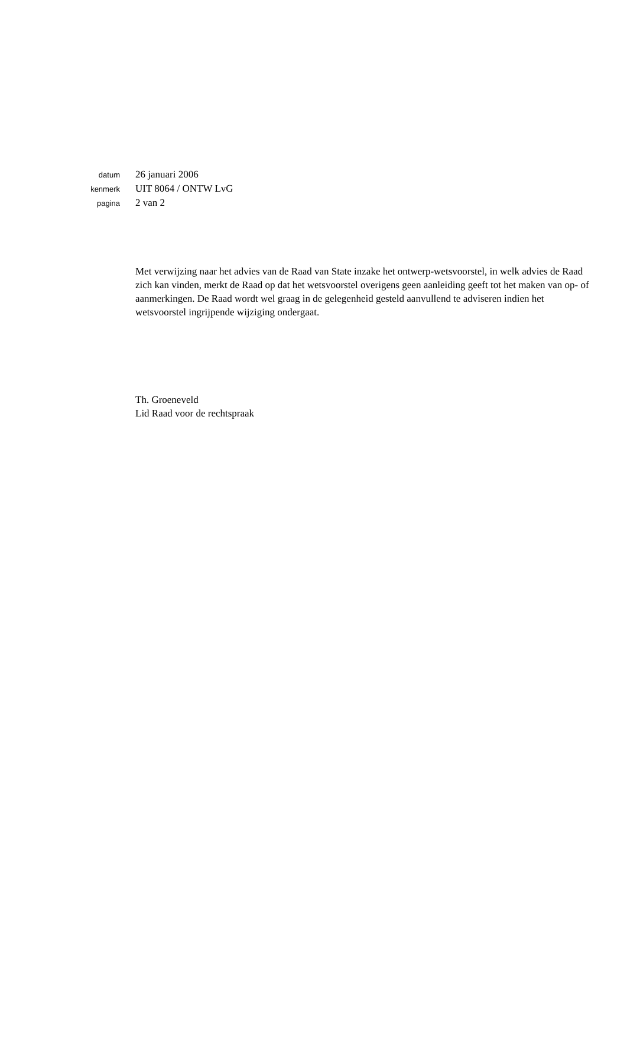datum 26 januari 2006
kenmerk UIT 8064 / ONTW LvG
pagina 2 van 2
Met verwijzing naar het advies van de Raad van State inzake het ontwerp-wetsvoorstel, in welk advies de Raad zich kan vinden, merkt de Raad op dat het wetsvoorstel overigens geen aanleiding geeft tot het maken van op- of aanmerkingen. De Raad wordt wel graag in de gelegenheid gesteld aanvullend te adviseren indien het wetsvoorstel ingrijpende wijziging ondergaat.
Th. Groeneveld
Lid Raad voor de rechtspraak